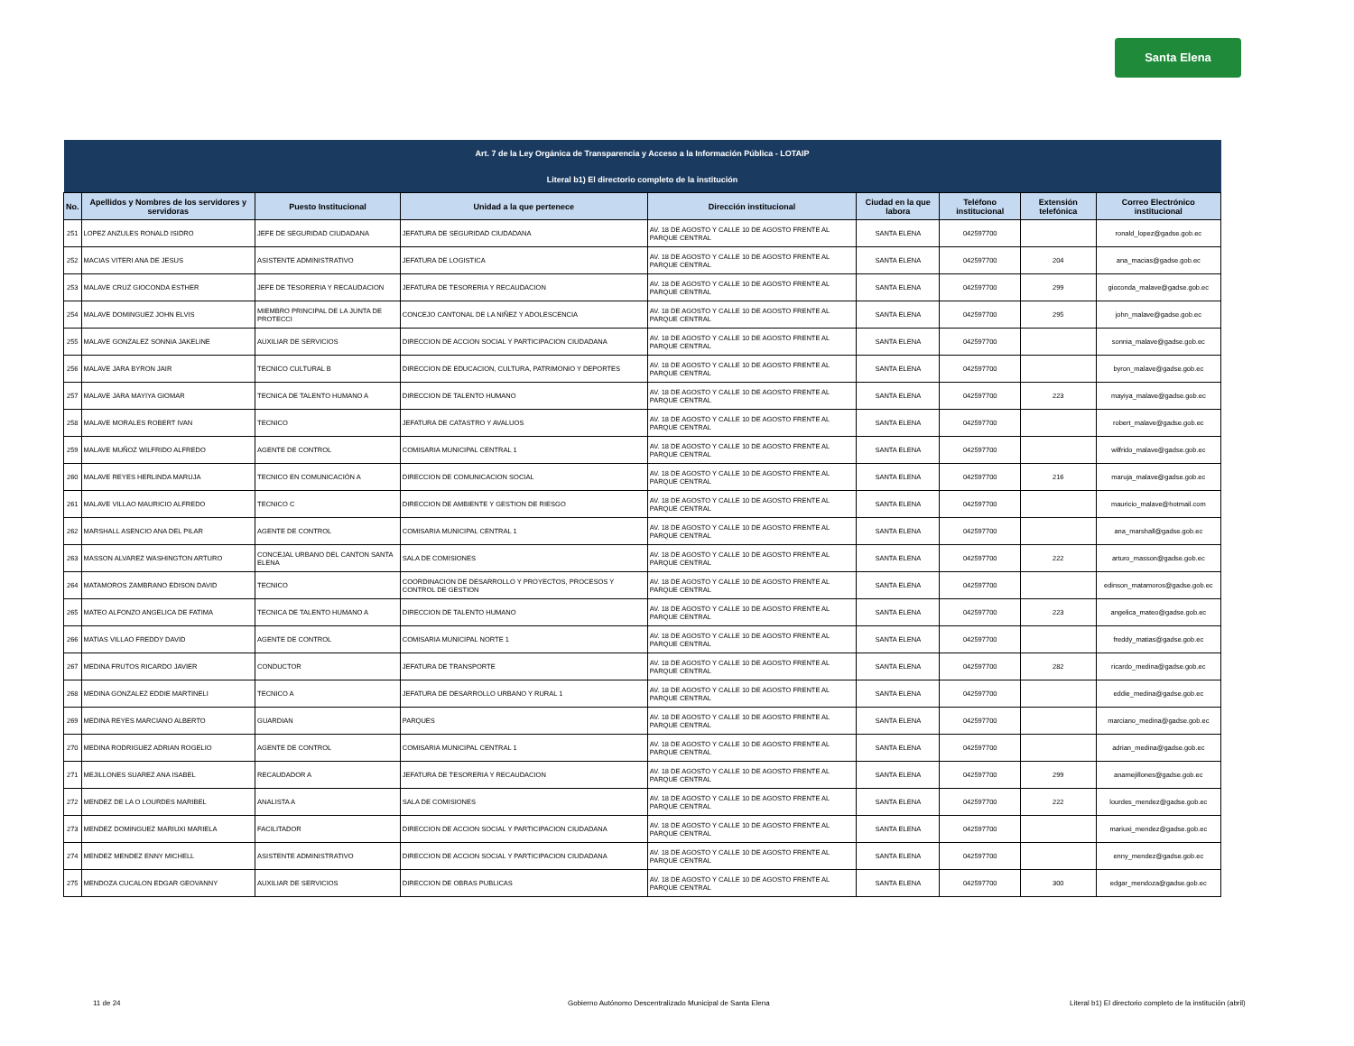Santa Elena
| Art. 7 de la Ley Orgánica de Transparencia y Acceso a la Información Pública - LOTAIP | | | | | | | | |
| --- | --- | --- | --- | --- | --- | --- | --- | --- |
| Literal b1) El directorio completo de la institución | | | | | | | | |
| No. | Apellidos y Nombres de los servidores y servidoras | Puesto Institucional | Unidad a la que pertenece | Dirección institucional | Ciudad en la que labora | Teléfono institucional | Extensión telefónica | Correo Electrónico institucional |
| 251 | LOPEZ ANZULES RONALD ISIDRO | JEFE DE SEGURIDAD CIUDADANA | JEFATURA DE SEGURIDAD CIUDADANA | AV. 18 DE AGOSTO Y CALLE 10 DE AGOSTO FRENTE AL PARQUE CENTRAL | SANTA ELENA | 042597700 | | ronald_lopez@gadse.gob.ec |
| 252 | MACIAS VITERI ANA DE JESUS | ASISTENTE ADMINISTRATIVO | JEFATURA DE LOGISTICA | AV. 18 DE AGOSTO Y CALLE 10 DE AGOSTO FRENTE AL PARQUE CENTRAL | SANTA ELENA | 042597700 | 204 | ana_macias@gadse.gob.ec |
| 253 | MALAVE CRUZ GIOCONDA ESTHER | JEFE DE TESORERIA Y RECAUDACION | JEFATURA DE TESORERIA Y RECAUDACION | AV. 18 DE AGOSTO Y CALLE 10 DE AGOSTO FRENTE AL PARQUE CENTRAL | SANTA ELENA | 042597700 | 299 | gioconda_malave@gadse.gob.ec |
| 254 | MALAVE DOMINGUEZ JOHN ELVIS | MIEMBRO PRINCIPAL DE LA JUNTA DE PROTECCI | CONCEJO CANTONAL DE LA NIÑEZ Y ADOLESCENCIA | AV. 18 DE AGOSTO Y CALLE 10 DE AGOSTO FRENTE AL PARQUE CENTRAL | SANTA ELENA | 042597700 | 295 | john_malave@gadse.gob.ec |
| 255 | MALAVE GONZALEZ SONNIA JAKELINE | AUXILIAR DE SERVICIOS | DIRECCION DE ACCION SOCIAL Y PARTICIPACION CIUDADANA | AV. 18 DE AGOSTO Y CALLE 10 DE AGOSTO FRENTE AL PARQUE CENTRAL | SANTA ELENA | 042597700 | | sonnia_malave@gadse.gob.ec |
| 256 | MALAVE JARA BYRON JAIR | TECNICO CULTURAL B | DIRECCION DE EDUCACION, CULTURA, PATRIMONIO Y DEPORTES | AV. 18 DE AGOSTO Y CALLE 10 DE AGOSTO FRENTE AL PARQUE CENTRAL | SANTA ELENA | 042597700 | | byron_malave@gadse.gob.ec |
| 257 | MALAVE JARA MAYIYA GIOMAR | TECNICA DE TALENTO HUMANO A | DIRECCION DE TALENTO HUMANO | AV. 18 DE AGOSTO Y CALLE 10 DE AGOSTO FRENTE AL PARQUE CENTRAL | SANTA ELENA | 042597700 | 223 | mayiya_malave@gadse.gob.ec |
| 258 | MALAVE MORALES ROBERT IVAN | TECNICO | JEFATURA DE CATASTRO Y AVALUOS | AV. 18 DE AGOSTO Y CALLE 10 DE AGOSTO FRENTE AL PARQUE CENTRAL | SANTA ELENA | 042597700 | | robert_malave@gadse.gob.ec |
| 259 | MALAVE MUÑOZ WILFRIDO ALFREDO | AGENTE DE CONTROL | COMISARIA MUNICIPAL CENTRAL 1 | AV. 18 DE AGOSTO Y CALLE 10 DE AGOSTO FRENTE AL PARQUE CENTRAL | SANTA ELENA | 042597700 | | wilfrido_malave@gadse.gob.ec |
| 260 | MALAVE REYES HERLINDA MARUJA | TECNICO EN COMUNICACIÓN A | DIRECCION DE COMUNICACION SOCIAL | AV. 18 DE AGOSTO Y CALLE 10 DE AGOSTO FRENTE AL PARQUE CENTRAL | SANTA ELENA | 042597700 | 216 | maruja_malave@gadse.gob.ec |
| 261 | MALAVE VILLAO MAURICIO ALFREDO | TECNICO C | DIRECCION DE AMBIENTE Y GESTION DE RIESGO | AV. 18 DE AGOSTO Y CALLE 10 DE AGOSTO FRENTE AL PARQUE CENTRAL | SANTA ELENA | 042597700 | | mauricio_malave@hotmail.com |
| 262 | MARSHALL ASENCIO ANA DEL PILAR | AGENTE DE CONTROL | COMISARIA MUNICIPAL CENTRAL 1 | AV. 18 DE AGOSTO Y CALLE 10 DE AGOSTO FRENTE AL PARQUE CENTRAL | SANTA ELENA | 042597700 | | ana_marshall@gadse.gob.ec |
| 263 | MASSON ALVAREZ WASHINGTON ARTURO | CONCEJAL URBANO DEL CANTON SANTA ELENA | SALA DE COMISIONES | AV. 18 DE AGOSTO Y CALLE 10 DE AGOSTO FRENTE AL PARQUE CENTRAL | SANTA ELENA | 042597700 | 222 | arturo_masson@gadse.gob.ec |
| 264 | MATAMOROS ZAMBRANO EDISON DAVID | TECNICO | COORDINACION DE DESARROLLO Y PROYECTOS, PROCESOS Y CONTROL DE GESTION | AV. 18 DE AGOSTO Y CALLE 10 DE AGOSTO FRENTE AL PARQUE CENTRAL | SANTA ELENA | 042597700 | | edinson_matamoros@gadse.gob.ec |
| 265 | MATEO ALFONZO ANGELICA DE FATIMA | TECNICA DE TALENTO HUMANO A | DIRECCION DE TALENTO HUMANO | AV. 18 DE AGOSTO Y CALLE 10 DE AGOSTO FRENTE AL PARQUE CENTRAL | SANTA ELENA | 042597700 | 223 | angelica_mateo@gadse.gob.ec |
| 266 | MATIAS VILLAO FREDDY DAVID | AGENTE DE CONTROL | COMISARIA MUNICIPAL NORTE 1 | AV. 18 DE AGOSTO Y CALLE 10 DE AGOSTO FRENTE AL PARQUE CENTRAL | SANTA ELENA | 042597700 | | freddy_matias@gadse.gob.ec |
| 267 | MEDINA FRUTOS RICARDO JAVIER | CONDUCTOR | JEFATURA DE TRANSPORTE | AV. 18 DE AGOSTO Y CALLE 10 DE AGOSTO FRENTE AL PARQUE CENTRAL | SANTA ELENA | 042597700 | 282 | ricardo_medina@gadse.gob.ec |
| 268 | MEDINA GONZALEZ EDDIE MARTINELI | TECNICO A | JEFATURA DE DESARROLLO URBANO Y RURAL 1 | AV. 18 DE AGOSTO Y CALLE 10 DE AGOSTO FRENTE AL PARQUE CENTRAL | SANTA ELENA | 042597700 | | eddie_medina@gadse.gob.ec |
| 269 | MEDINA REYES MARCIANO ALBERTO | GUARDIAN | PARQUES | AV. 18 DE AGOSTO Y CALLE 10 DE AGOSTO FRENTE AL PARQUE CENTRAL | SANTA ELENA | 042597700 | | marciano_medina@gadse.gob.ec |
| 270 | MEDINA RODRIGUEZ ADRIAN ROGELIO | AGENTE DE CONTROL | COMISARIA MUNICIPAL CENTRAL 1 | AV. 18 DE AGOSTO Y CALLE 10 DE AGOSTO FRENTE AL PARQUE CENTRAL | SANTA ELENA | 042597700 | | adrian_medina@gadse.gob.ec |
| 271 | MEJILLONES SUAREZ ANA ISABEL | RECAUDADOR A | JEFATURA DE TESORERIA Y RECAUDACION | AV. 18 DE AGOSTO Y CALLE 10 DE AGOSTO FRENTE AL PARQUE CENTRAL | SANTA ELENA | 042597700 | 299 | anamejillones@gadse.gob.ec |
| 272 | MENDEZ DE LA O LOURDES MARIBEL | ANALISTA A | SALA DE COMISIONES | AV. 18 DE AGOSTO Y CALLE 10 DE AGOSTO FRENTE AL PARQUE CENTRAL | SANTA ELENA | 042597700 | 222 | lourdes_mendez@gadse.gob.ec |
| 273 | MENDEZ DOMINGUEZ MARIUXI MARIELA | FACILITADOR | DIRECCION DE ACCION SOCIAL Y PARTICIPACION CIUDADANA | AV. 18 DE AGOSTO Y CALLE 10 DE AGOSTO FRENTE AL PARQUE CENTRAL | SANTA ELENA | 042597700 | | mariuxi_mendez@gadse.gob.ec |
| 274 | MENDEZ MENDEZ ENNY MICHELL | ASISTENTE ADMINISTRATIVO | DIRECCION DE ACCION SOCIAL Y PARTICIPACION CIUDADANA | AV. 18 DE AGOSTO Y CALLE 10 DE AGOSTO FRENTE AL PARQUE CENTRAL | SANTA ELENA | 042597700 | | enny_mendez@gadse.gob.ec |
| 275 | MENDOZA CUCALON EDGAR GEOVANNY | AUXILIAR DE SERVICIOS | DIRECCION DE OBRAS PUBLICAS | AV. 18 DE AGOSTO Y CALLE 10 DE AGOSTO FRENTE AL PARQUE CENTRAL | SANTA ELENA | 042597700 | 300 | edgar_mendoza@gadse.gob.ec |
11 de 24
Gobierno Autónomo Descentralizado Municipal de Santa Elena
Literal b1) El directorio completo de la institución (abril)